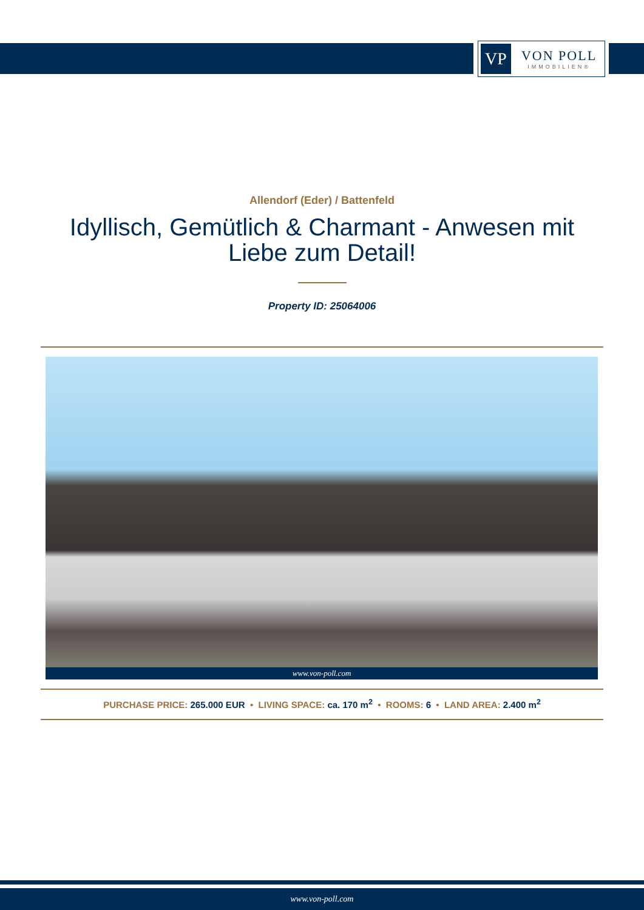VP
VON POLL
IMMOBILIEN®
Allendorf (Eder) / Battenfeld
Idyllisch, Gemütlich & Charmant - Anwesen mit Liebe zum Detail!
Property ID: 25064006
www.von-poll.com
PURCHASE PRICE: 265.000 EUR • LIVING SPACE: ca. 170 m<sup>2</sup> • ROOMS: 6 • LAND AREA: 2.400 m<sup>2</sup>
www.von-poll.com